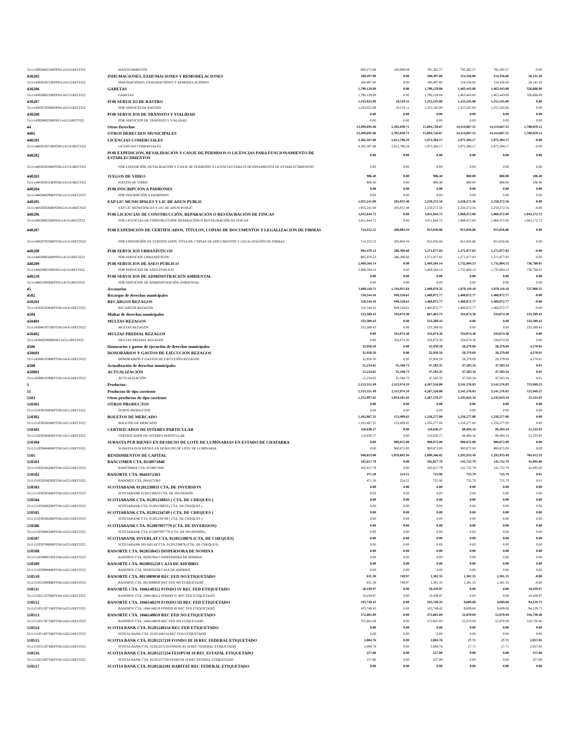| 31111430204025IRPPM1141211RECFI22 | MANTENIMIENTO | 689,275.88 | 106,089.69 | 795,365.57 | 795,365.57 | 795,365.57 | -0.00 |
| 430205 | INHUMACIONES, EXHUMACIONES Y REMODELACIONES | 180,497.80 | 0.00 | 180,497.80 | 154,356.60 | 154,356.60 | 26,141.20 |
| 31111430205021IRPPM1141211RECFI22 | INHUMACIONES, EXHUMACIONES Y REMODELACIONES | 180,497.80 | 0.00 | 180,497.80 | 154,356.60 | 154,356.60 | 26,141.20 |
| 430206 | GABETAS | 1,790,129.08 | 0.00 | 1,790,129.08 | 1,463,443.00 | 1,463,443.00 | 326,686.08 |
| 31111430206022IRPPM1141211RECFI22 | GABETAS | 1,790,129.08 | 0.00 | 1,790,129.08 | 1,463,443.00 | 1,463,443.00 | 326,686.08 |
| 430207 | POR SERVICIO DE RASTRO | 1,245,025.89 | 10,519.11 | 1,255,545.00 | 1,255,545.00 | 1,255,545.00 | 0.00 |
| 31111430207020IRPPM1141211RECFI22 | POR SERVICIO DE RASTRO | 1,245,025.89 | 10,519.11 | 1,255,545.00 | 1,255,545.00 | 1,255,545.00 | 0.00 |
| 430208 | POR SERVICIOS DE TRÁNSITO Y VIALIDAD | 0.00 | 0.00 | 0.00 | 0.00 | 0.00 | 0.00 |
| 31111430208023IRPSP1141211RECFI22 | POR SERVICIOS DE TRÁNSITO Y VIALIDAD | 0.00 | 0.00 | 0.00 | 0.00 | 0.00 | 0.00 |
| 44 | Otros Derechos | 13,499,695.96 | 2,395,030.71 | 15,894,726.67 | 14,114,667.55 | 14,114,667.55 | 1,780,059.12 |
| 4402 | OTROS DERECHOS MUNICIPALES | 13,499,695.96 | 2,395,030.71 | 15,894,726.67 | 14,114,667.55 | 14,114,667.55 | 1,780,059.12 |
| 440201 | LICENCIAS COMERCIALES | 4,362,587.88 | 1,612,796.29 | 5,975,384.17 | 5,975,384.17 | 5,975,384.17 | -0.00 |
| 31111440201027IRPOM1141311RECFI22 | LICENCIAS COMERCIALES | 4,362,587.88 | 1,612,796.29 | 5,975,384.17 | 5,975,384.17 | 5,975,384.17 | -0.00 |
| 440202 | POR EXPEDICIÓN, REVALIDACIÓN Y CANJE DE PERMISOS O LICENCIAS PARA FUNCIONAMIENTO DE ESTABLECIMIENTOS | 0.00 | 0.00 | 0.00 | 0.00 | 0.00 | 0.00 |
| 31111440202028IRPOM1141311RECFI22 | POR EXPEDICIÓN, REVALIDACIÓN Y CANJE DE PERMISOS O LICENCIAS PARA FUNCIONAMIENTO DE ESTABLECIMIENTOS | 0.00 | 0.00 | 0.00 | 0.00 | 0.00 | 0.00 |
| 440203 | JUEGOS DE VIDEO | 906.40 | 0.00 | 906.40 | 800.00 | 800.00 | 106.40 |
| 31111440203031IRPOM1141311RECFI22 | JUEGOS DE VIDEO | 906.40 | 0.00 | 906.40 | 800.00 | 800.00 | 106.40 |
| 440204 | POR INSCRIPCIÓN A PADRONES | 0.00 | 0.00 | 0.00 | 0.00 | 0.00 | 0.00 |
| 31111440204029IRPTM1141311RECFI22 | POR INSCRIPCIÓN A PADRONES | 0.00 | 0.00 | 0.00 | 0.00 | 0.00 | 0.00 |
| 440205 | EXP LIC MUNICIPALES Y LIC DE ANUN PUBLIC | 1,955,241.08 | 295,031.48 | 2,250,272.56 | 2,250,272.56 | 2,250,272.56 | -0.00 |
| 31111440205030IRPOM1141311RECFI22 | EXP LIC MUNICIPALES Y LIC DE ANUN PUBLIC | 1,955,241.08 | 295,031.48 | 2,250,272.56 | 2,250,272.56 | 2,250,272.56 | -0.00 |
| 440206 | POR LICENCIAS DE CONSTRUCCIÓN, REPARACIÓN O RESTAURACIÓN DE FINCAS | 3,011,644.72 | 0.00 | 3,011,644.72 | 1,968,472.00 | 1,968,472.00 | 1,043,172.72 |
| 31111440206032IRPPD1141311RECFI22 | POR LICENCIAS DE CONSTRUCCIÓN, REPARACIÓN O RESTAURACIÓN DE FINCAS | 3,011,644.72 | 0.00 | 3,011,644.72 | 1,968,472.00 | 1,968,472.00 | 1,043,172.72 |
| 440207 | POR EXPEDICIÓN DE CERTIFICADOS, TÍTULOS, COPIAS DE DOCUMENTOS Y LEGALIZACIÓN DE FIRMAS | 714,252.52 | 200,804.34 | 915,056.86 | 915,056.86 | 915,056.86 | 0.00 |
| 31111440207033IRPTM1141311RECFI22 | POR EXPEDICIÓN DE CERTIFICADOS, TÍTULOS, COPIAS DE DOCUMENTOS Y LEGALIZACIÓN DE FIRMAS | 714,252.52 | 200,804.34 | 915,056.86 | 915,056.86 | 915,056.86 | 0.00 |
| 440208 | POR SERVICIOS URBANÍSTICOS | 985,479.23 | 286,398.60 | 1,271,877.83 | 1,271,877.83 | 1,271,877.83 | -0.00 |
| 31111440208034IRPPD1141311RECFI22 | POR SERVICIOS URBANÍSTICOS | 985,479.23 | 286,398.60 | 1,271,877.83 | 1,271,877.83 | 1,271,877.83 | -0.00 |
| 440209 | POR SERVICIOS DE ASEO PÚBLICO | 2,469,584.14 | 0.00 | 2,469,584.14 | 1,732,804.13 | 1,732,804.13 | 736,780.01 |
| 31111440209035IRPAS1141311RECFI22 | POR SERVICIOS DE ASEO PÚBLICO | 2,469,584.14 | 0.00 | 2,469,584.14 | 1,732,804.13 | 1,732,804.13 | 736,780.01 |
| 440210 | POR SERVICIOS DE ADMINISTRACIÓN AMBIENTAL | 0.00 | 0.00 | 0.00 | 0.00 | 0.00 | 0.00 |
| 31111440210026IRPPD1141311RECFI22 | POR SERVICIOS DE ADMINISTRACIÓN AMBIENTAL | 0.00 | 0.00 | 0.00 | 0.00 | 0.00 | 0.00 |
| 45 | Accesorios | 1,089,118.71 | 1,318,951.64 | 2,408,070.35 | 1,870,110.10 | 1,870,110.10 | 537,960.25 |
| 4502 | Recargos de derechos municipales | 510,544.16 | 949,528.61 | 1,460,072.77 | 1,460,072.77 | 1,460,072.77 | -0.00 |
| 450201 | RECARGOS REZAGOS | 510,544.16 | 949,528.61 | 1,460,072.77 | 1,460,072.77 | 1,460,072.77 | -0.00 |
| 31111450201036IRPTM1141411RECFI22 | RECARGOS REZAGOS | 510,544.16 | 949,528.61 | 1,460,072.77 | 1,460,072.77 | 1,460,072.77 | -0.00 |
| 4504 | Multas de derechos municipales | 533,389.43 | 334,074.30 | 867,463.73 | 334,074.30 | 334,074.30 | 533,389.43 |
| 450401 | MULTAS REZAGOS | 533,389.43 | 0.00 | 533,389.43 | 0.00 | 0.00 | 533,389.43 |
| 31111450401037IRPTM1141411RECFI22 | MULTAS REZAGOS | 533,389.43 | 0.00 | 533,389.43 | 0.00 | 0.00 | 533,389.43 |
| 450402 | MULTAS PREDIAL REZAGOS | 0.00 | 334,074.30 | 334,074.30 | 334,074.30 | 334,074.30 | 0.00 |
| 31111450402080IRPIP1143111RECFI22 | MULTAS PREDIAL REZAGOS | 0.00 | 334,074.30 | 334,074.30 | 334,074.30 | 334,074.30 | 0.00 |
| 4506 | Honorarios y gastos de ejecuciòn de derechos municipales | 32,950.50 | 0.00 | 32,950.50 | 28,379.69 | 28,379.69 | 4,570.81 |
| 450601 | HONORARIOS Y GASTOS DE EJECUCIÒN REZAGOS | 32,950.50 | 0.00 | 32,950.50 | 28,379.69 | 28,379.69 | 4,570.81 |
| 31111450601038IRPTM1141411RECFI22 | HONORARIOS Y GASTOS DE EJECUCIÒN REZAGOS | 32,950.50 | 0.00 | 32,950.50 | 28,379.69 | 28,379.69 | 4,570.81 |
| 4508 | Actualización de derechos municipales | 12,234.62 | 35,348.73 | 47,583.35 | 47,583.34 | 47,583.34 | 0.01 |
| 450801 | ACTUALIZACIÓN | 12,234.62 | 35,348.73 | 47,583.35 | 47,583.34 | 47,583.34 | 0.01 |
| 31111450801039IRPTM1141411RECFI22 | ACTUALIZACIÓN | 12,234.62 | 35,348.73 | 47,583.35 | 47,583.34 | 47,583.34 | 0.01 |
| 5 | Productos: | 2,153,551.49 | 2,113,974.59 | 4,267,526.08 | 3,541,576.83 | 3,541,576.83 | 725,949.25 |
| 51 | Productos de tipo corriente | 2,153,551.49 | 2,113,974.59 | 4,267,526.08 | 3,541,576.83 | 3,541,576.83 | 725,949.25 |
| 5103 | Otros productos de tipo corriente | 1,212,897.62 | 1,054,281.65 | 2,267,179.27 | 2,245,643.34 | 2,245,643.34 | 21,535.93 |
| 510301 | OTROS PRODUCTOS | 0.00 | 0.00 | 0.00 | 0.00 | 0.00 | 0.00 |
| 31111510301040IRPTM1142111RECFI22 | OTROS PRODUCTOS | 0.00 | 0.00 | 0.00 | 0.00 | 0.00 | 0.00 |
| 510302 | BOLETOS DE MERCADO | 1,102,867.35 | 153,409.65 | 1,256,277.00 | 1,256,277.00 | 1,256,277.00 | 0.00 |
| 31111510302043IRPTM1142111RECFI22 | BOLETOS DE MERCADO | 1,102,867.35 | 153,409.65 | 1,256,277.00 | 1,256,277.00 | 1,256,277.00 | 0.00 |
| 510303 | CERTIFICADOS DE INTERES PARTICULAR | 110,030.27 | 0.00 | 110,030.27 | 88,494.34 | 88,494.34 | 21,535.93 |
| 31111510303046IRPTM1142111RECFI22 | CERTIFICADOS DE INTERES PARTICULAR | 110,030.27 | 0.00 | 110,030.27 | 88,494.34 | 88,494.34 | 21,535.93 |
| 510304 | SUBASTA PUB BIENES EN DESHUSO DE LOTE DE LUMINARIAS EN ESTADO DE CHATARRA | 0.00 | 900,872.00 | 900,872.00 | 900,872.00 | 900,872.00 | 0.00 |
| 31111510304046IRPTM1142111RECFI22 | SUBASTA PUB BIENES EN DESHUSO DE LOTE DE LUMINARIA | 0.00 | 900,872.00 | 900,872.00 | 900,872.00 | 900,872.00 | 0.00 |
| 5105 | RENDIMIENTOS DE CAPITAL | 940,653.88 | 1,059,692.94 | 2,000,346.82 | 1,295,933.49 | 1,295,933.49 | 704,413.33 |
| 510501 | BANCOMER CTA. 0158971048 | 182,817.79 | 0.00 | 182,817.79 | 141,722.79 | 141,722.79 | 41,095.00 |
| 31111510501042IRPTM1142211RECFI22 | BANCOMER CTA. 0158971048 | 182,817.79 | 0.00 | 182,817.79 | 141,722.79 | 141,722.79 | 41,095.00 |
| 510502 | BANORTE CTA. 0641672363 | 471.58 | 254.22 | 725.80 | 725.79 | 725.79 | 0.01 |
| 31111510502045IRPTM1142211RECFI22 | BANORTE CTA. 0641672363 | 471.58 | 254.22 | 725.80 | 725.79 | 725.79 | 0.01 |
| 510503 | SCOTIABANK 01201238833 CTA. DE INVERSION | 0.00 | 0.00 | 0.00 | 0.00 | 0.00 | 0.00 |
| 31111510503058IRPTM1142211RECFI22 | SCOTIABANK 01201238833 CTA. DE INVERSION | 0.00 | 0.00 | 0.00 | 0.00 | 0.00 | 0.00 |
| 510504 | SCOTIABANK CTA. 01201238833 ( CTA. DE CHEQUES ) | 0.00 | 0.00 | 0.00 | 0.00 | 0.00 | 0.00 |
| 31111510504062IRPTM1142211RECFI22 | SCOTIABANK CTA. 01201238833 ( CTA. DE CHEQUES ) | 0.00 | 0.00 | 0.00 | 0.00 | 0.00 | 0.00 |
| 510505 | SCOTIABANK CTA. 01201234749 ( CTA. DE CHEQUES ) | 0.00 | 0.00 | 0.00 | 0.00 | 0.00 | 0.00 |
| 31111510505063IRPTM1142211RECFI22 | SCOTIABANK CTA. 01201234749 ( CTA. DE CHEQUES ) | 0.00 | 0.00 | 0.00 | 0.00 | 0.00 | 0.00 |
| 510506 | SCOTIABANK CTA. 012007097779 (CTA. DE INVERSION) | 0.00 | 0.00 | 0.00 | 0.00 | 0.00 | 0.00 |
| 31111510506065IRPTM1142211RECFI22 | SCOTIABANK CTA. 012007097779 (CTA. DE INVERSION) | 0.00 | 0.00 | 0.00 | 0.00 | 0.00 | 0.00 |
| 510507 | SCOTIABANK INVERLAT CTA. 01201238876 (CTA. DE CHEQUES) | 0.00 | 0.00 | 0.00 | 0.00 | 0.00 | 0.00 |
| 31111510507066IRPTM1142211RECFI22 | SCOTIABANK INVERLAT CTA. 01201238876 (CTA. DE CHEQUES) | 0.00 | 0.00 | 0.00 | 0.00 | 0.00 | 0.00 |
| 510508 | BANORTE CTA. 0628538415 DISPERSORA DE NOMINA | 0.00 | 0.00 | 0.00 | 0.00 | 0.00 | 0.00 |
| 31111510508067IRPTM1142211RECFI22 | BANORTE CTA. 0628538415 DISPERSORA DE NOMINA | 0.00 | 0.00 | 0.00 | 0.00 | 0.00 | 0.00 |
| 510509 | BANORTE CTA. 0650035250 CAJA DE AHORRO | 0.00 | 0.00 | 0.00 | 0.00 | 0.00 | 0.00 |
| 31111510509068IRPTM1142211RECFI22 | BANORTE CTA. 0650035250 CAJA DE AHORRO | 0.00 | 0.00 | 0.00 | 0.00 | 0.00 | 0.00 |
| 510510 | BANORTE CTA. 0813089030 REC FED NO ETIQUETADO | 631.38 | 749.97 | 1,381.35 | 1,381.35 | 1,381.35 | -0.00 |
| 31111510510069IRPTM1142211RECFI22 | BANORTE CTA. 0813089030 REC FED NO ETIQUETADO | 631.38 | 749.97 | 1,381.35 | 1,381.35 | 1,381.35 | -0.00 |
| 510511 | BANORTE CTA. 1046148312 FONDO IV REC FED ETIQUETADO | 10,439.97 | 0.00 | 10,439.97 | 0.00 | 0.00 | 10,439.97 |
| 31111510511070IRPTM1142211RECFI22 | BANORTE CTA. 1046148312 FONDO IV REC FED ETIQUETADO | 10,439.97 | 0.00 | 10,439.97 | 0.00 | 0.00 | 10,439.97 |
| 510512 | BANORTE CTA. 1046148219 FONDO III REC FED ETIQUETADO | 103,749.43 | 0.00 | 103,749.43 | 9,609.68 | 9,609.68 | 94,139.75 |
| 31111510512071IRPTM1142211RECFI22 | BANORTE CTA. 1046148219 FONDO III REC FED ETIQUETADO | 103,749.43 | 0.00 | 103,749.43 | 9,609.68 | 9,609.68 | 94,139.75 |
| 510513 | BANORTE CTA. 1046148059 REC FED NO ETIQUETADO | 372,601.09 | 0.00 | 372,601.09 | 55,870.69 | 55,870.69 | 316,730.40 |
| 31111510513072IRPTM1142211RECFI22 | BANORTE CTA. 1046148059 REC FED NO ETIQUETADO | 372,601.09 | 0.00 | 372,601.09 | 55,870.69 | 55,870.69 | 316,730.40 |
| 510514 | SCOTIA BANK CTA. 01201248154 REC FED ETIQUETADO | 0.00 | 0.00 | 0.00 | 0.00 | 0.00 | 0.00 |
| 31111510514073IRPTM1142211RECFI22 | SCOTIA BANK CTA. 01201248154 REC FED ETIQUETADO | 0.00 | 0.00 | 0.00 | 0.00 | 0.00 | 0.00 |
| 510515 | SCOTIA BANK CTA. 01201257218 FONDO III 18 REC FEDERAL ETIQUETADO | 2,084.76 | 0.00 | 2,084.76 | 27.71 | 27.71 | 2,057.05 |
| 31111510515074IRPTM1142211RECFI22 | SCOTIA BANK CTA. 01201257218 FONDO III 18 REC FEDERAL ETIQUETADO | 2,084.76 | 0.00 | 2,084.76 | 27.71 | 27.71 | 2,057.05 |
| 510516 | SCOTIA BANK CTA. 01201257234 FEISPUM 18 REC ESTATAL ETIQUETADO | 257.88 | 0.00 | 257.88 | 0.00 | 0.00 | 257.88 |
| 31111510516075IRPTM1142211RECFI22 | SCOTIA BANK CTA. 01201257234 FEISPUM 18 REC ESTATAL ETIQUETADO | 257.88 | 0.00 | 257.88 | 0.00 | 0.00 | 257.88 |
| 510517 | SCOTIA BANK CTA. 01201262181 HABITAT REC FEDERAL ETIQUETADO | 0.00 | 0.00 | 0.00 | 0.00 | 0.00 | 0.00 |